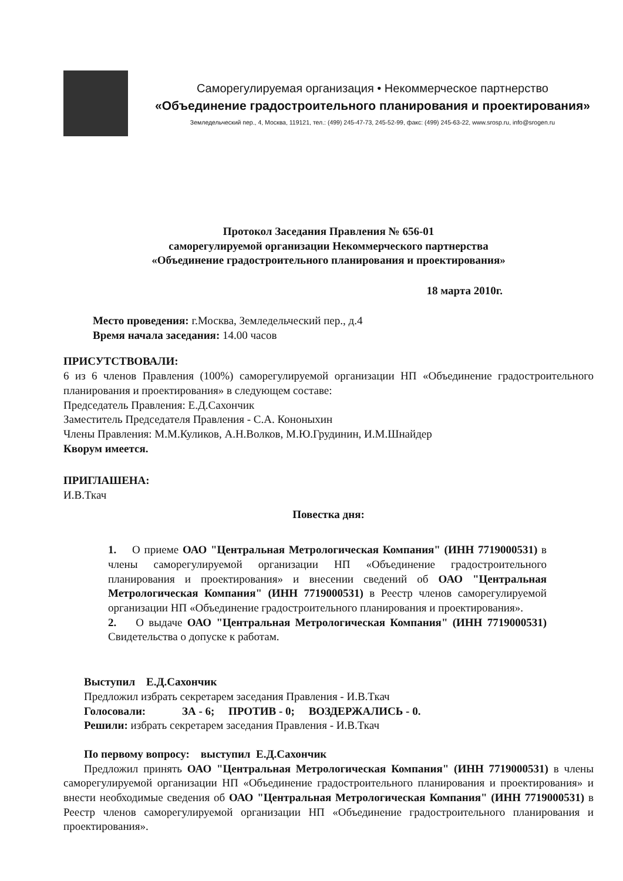Саморегулируемая организация • Некоммерческое партнерство
«Объединение градостроительного планирования и проектирования»
Земледельческий пер., 4, Москва, 119121, тел.: (499) 245-47-73, 245-52-99, факс: (499) 245-63-22, www.srosp.ru, info@srogen.ru
Протокол Заседания Правления № 656-01
саморегулируемой организации Некоммерческого партнерства
«Объединение градостроительного планирования и проектирования»
18 марта 2010г.
Место проведения: г.Москва, Земледельческий пер., д.4
Время начала заседания: 14.00 часов
ПРИСУТСТВОВАЛИ:
6 из 6 членов Правления (100%) саморегулируемой организации НП «Объединение градостроительного планирования и проектирования» в следующем составе:
Председатель Правления: Е.Д.Сахончик
Заместитель Председателя Правления - С.А. Кононыхин
Члены Правления: М.М.Куликов, А.Н.Волков, М.Ю.Грудинин, И.М.Шнайдер
Кворум имеется.
ПРИГЛАШЕНА:
И.В.Ткач
Повестка дня:
1. О приеме ОАО "Центральная Метрологическая Компания" (ИНН 7719000531) в члены саморегулируемой организации НП «Объединение градостроительного планирования и проектирования» и внесении сведений об ОАО "Центральная Метрологическая Компания" (ИНН 7719000531) в Реестр членов саморегулируемой организации НП «Объединение градостроительного планирования и проектирования».
2. О выдаче ОАО "Центральная Метрологическая Компания" (ИНН 7719000531) Свидетельства о допуске к работам.
Выступил Е.Д.Сахончик
Предложил избрать секретарем заседания Правления - И.В.Ткач
Голосовали: ЗА - 6; ПРОТИВ - 0; ВОЗДЕРЖАЛИСЬ - 0.
Решили: избрать секретарем заседания Правления - И.В.Ткач
По первому вопросу: выступил Е.Д.Сахончик
Предложил принять ОАО "Центральная Метрологическая Компания" (ИНН 7719000531) в члены саморегулируемой организации НП «Объединение градостроительного планирования и проектирования» и внести необходимые сведения об ОАО "Центральная Метрологическая Компания" (ИНН 7719000531) в Реестр членов саморегулируемой организации НП «Объединение градостроительного планирования и проектирования».